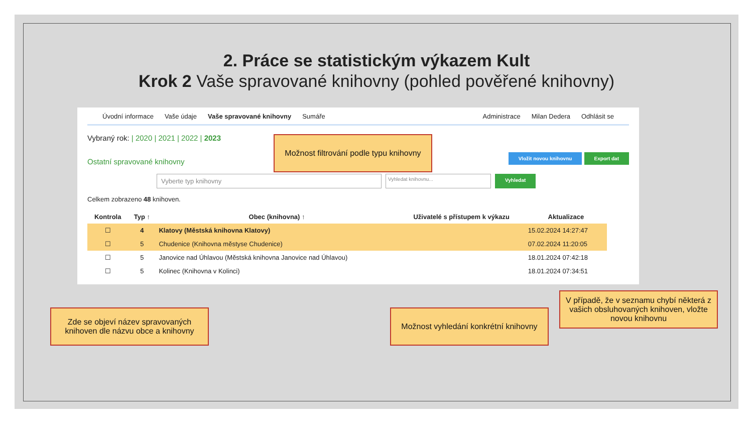2. Práce se statistickým výkazem Kult
Krok 2 Vaše spravované knihovny (pohled pověřené knihovny)
Úvodní informace Vaše údaje Vaše spravované knihovny Sumáře Administrace Milan Dedera Odhlásit se
Vybraný rok: | 2020 | 2021 | 2022 | 2023
Ostatní spravované knihovny Vložit novou knihovnu Export dat
Vyberte typ knihovny
Vyhledat knihovnu...
Vyhledat
Celkem zobrazeno 48 knihoven.
| Kontrola | Typ ↑ | Obec (knihovna) ↑ | Uživatelé s přístupem k výkazu | Aktualizace |
| --- | --- | --- | --- | --- |
| ☐ | 4 | Klatovy (Městská knihovna Klatovy) | | 15.02.2024 14:27:47 |
| ☐ | 5 | Chudenice (Knihovna městyse Chudenice) | | 07.02.2024 11:20:05 |
| ☐ | 5 | Janovice nad Úhlavou (Městská knihovna Janovice nad Úhlavou) | | 18.01.2024 07:42:18 |
| ☐ | 5 | Kolinec (Knihovna v Kolinci) | | 18.01.2024 07:34:51 |
Možnost filtrování podle typu knihovny
Zde se objeví název spravovaných knihoven dle názvu obce a knihovny
Možnost vyhledání konkrétní knihovny
V případě, že v seznamu chybí některá z vašich obsluhovaných knihoven, vložte novou knihovnu